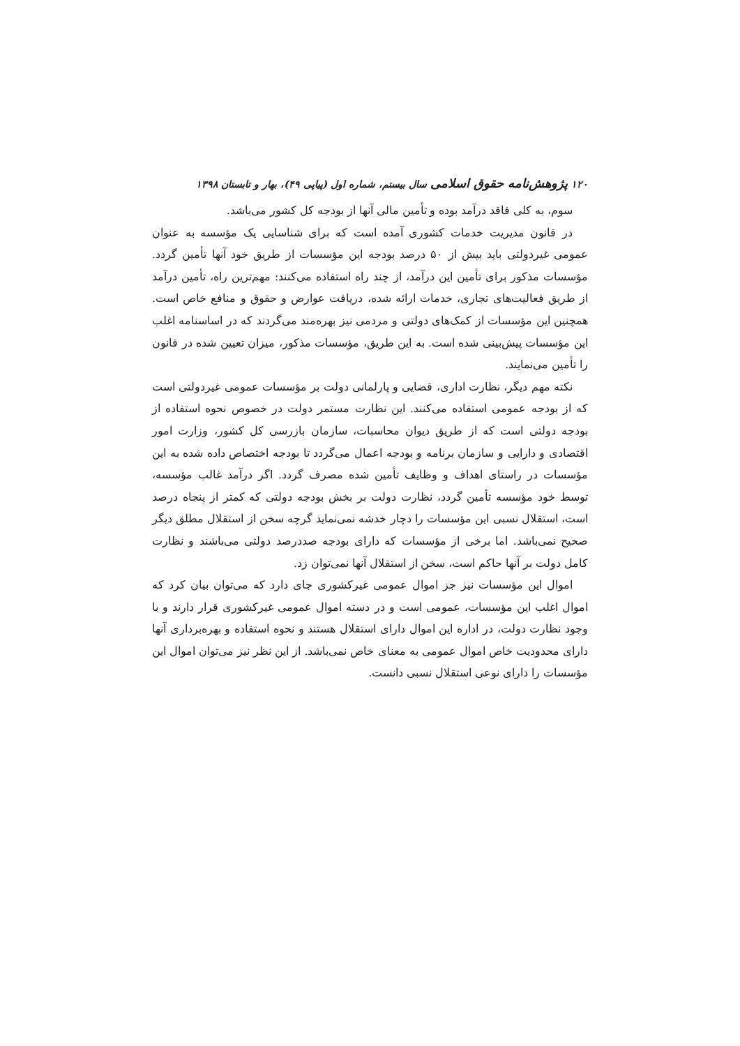۱۲۰ پژوهش‌نامه حقوق اسلامی سال بیستم، شماره اول (پیاپی ۴۹)، بهار و تابستان ۱۳۹۸
سوم، به کلی فاقد درآمد بوده و تأمین مالی آنها از بودجه کل کشور می‌باشد.
در قانون مدیریت خدمات کشوری آمده است که برای شناسایی یک مؤسسه به عنوان عمومی غیردولتی باید بیش از ۵۰ درصد بودجه این مؤسسات از طریق خود آنها تأمین گردد. مؤسسات مذکور برای تأمین این درآمد، از چند راه استفاده می‌کنند: مهم‌ترین راه، تأمین درآمد از طریق فعالیت‌های تجاری، خدمات ارائه شده، دریافت عوارض و حقوق و منافع خاص است. همچنین این مؤسسات از کمک‌های دولتی و مردمی نیز بهره‌مند می‌گردند که در اساسنامه اغلب این مؤسسات پیش‌بینی شده است. به این طریق، مؤسسات مذکور، میزان تعیین شده در قانون را تأمین می‌نمایند.
نکته مهم دیگر، نظارت اداری، قضایی و پارلمانی دولت بر مؤسسات عمومی غیردولتی است که از بودجه عمومی استفاده می‌کنند. این نظارت مستمر دولت در خصوص نحوه استفاده از بودجه دولتی است که از طریق دیوان محاسبات، سازمان بازرسی کل کشور، وزارت امور اقتصادی و دارایی و سازمان برنامه و بودجه اعمال می‌گردد تا بودجه اختصاص داده شده به این مؤسسات در راستای اهداف و وظایف تأمین شده مصرف گردد. اگر درآمد غالب مؤسسه، توسط خود مؤسسه تأمین گردد، نظارت دولت بر بخش بودجه دولتی که کمتر از پنجاه درصد است، استقلال نسبی این مؤسسات را دچار خدشه نمی‌نماید گرچه سخن از استقلال مطلق دیگر صحیح نمی‌باشد. اما برخی از مؤسسات که دارای بودجه صددرصد دولتی می‌باشند و نظارت کامل دولت بر آنها حاکم است، سخن از استقلال آنها نمی‌توان زد.
اموال این مؤسسات نیز جز اموال عمومی غیرکشوری جای دارد که می‌توان بیان کرد که اموال اغلب این مؤسسات، عمومی است و در دسته اموال عمومی غیرکشوری قرار دارند و با وجود نظارت دولت، در اداره این اموال دارای استقلال هستند و نحوه استفاده و بهره‌برداری آنها دارای محدودیت خاص اموال عمومی به معنای خاص نمی‌باشد. از این نظر نیز می‌توان اموال این مؤسسات را دارای نوعی استقلال نسبی دانست.